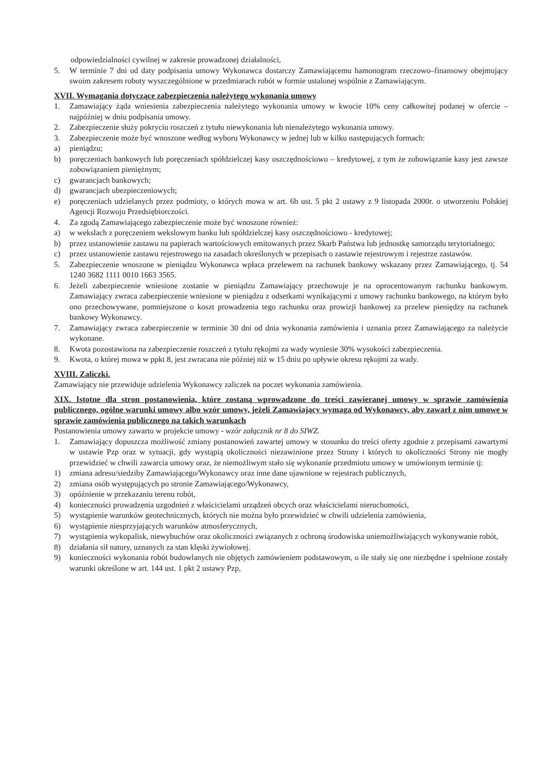odpowiedzialności cywilnej w zakresie prowadzonej działalności,
5. W terminie 7 dni od daty podpisania umowy Wykonawca dostarczy Zamawiającemu hamonogram rzeczowo–finansowy obejmujący swoim zakresem roboty wyszczególnione w przedmiarach robót w formie ustalonej wspólnie z Zamawiającym.
XVII. Wymagania dotyczące zabezpieczenia należytego wykonania umowy
1. Zamawiający żąda wniesienia zabezpieczenia należytego wykonania umowy w kwocie 10% ceny całkowitej podanej w ofercie – najpóźniej w dniu podpisania umowy.
2. Zabezpieczenie służy pokryciu roszczeń z tytułu niewykonania lub nienależytego wykonania umowy.
3. Zabezpieczenie może być wnoszone według wyboru Wykonawcy w jednej lub w kilku następujących formach:
a) pieniądzu;
b) poręczeniach bankowych lub poręczeniach spółdzielczej kasy oszczędnościowo – kredytowej, z tym że zobowiązanie kasy jest zawsze zobowiązaniem pieniężnym;
c) gwarancjach bankowych;
d) gwarancjach ubezpieczeniowych;
e) poręczeniach udzielanych przez podmioty, o których mowa w art. 6b ust. 5 pkt 2 ustawy z 9 listopada 2000r. o utworzeniu Polskiej Agencji Rozwoju Przedsiębiorczości.
4. Za zgodą Zamawiającego zabezpieczenie może być wnoszone również:
a) w wekslach z poręczeniem wekslowym banku lub spółdzielczej kasy oszczędnościowo - kredytowej;
b) przez ustanowienie zastawu na papierach wartościowych emitowanych przez Skarb Państwa lub jednostkę samorządu terytorialnego;
c) przez ustanowienie zastawu rejestrowego na zasadach określonych w przepisach o zastawie rejestrowym i rejestrze zastawów.
5. Zabezpieczenie wnoszone w pieniądzu Wykonawca wpłaca przelewem na rachunek bankowy wskazany przez Zamawiającego, tj. 54 1240 3682 1111 0010 1663 3565.
6. Jeżeli zabezpieczenie wniesione zostanie w pieniądzu Zamawiający przechowuje je na oprocentowanym rachunku bankowym. Zamawiający zwraca zabezpieczenie wniesione w pieniądzu z odsetkami wynikającymi z umowy rachunku bankowego, na którym było ono przechowywane, pomniejszone o koszt prowadzenia tego rachunku oraz prowizji bankowej za przelew pieniędzy na rachunek bankowy Wykonawcy.
7. Zamawiający zwraca zabezpieczenie w terminie 30 dni od dnia wykonania zamówienia i uznania przez Zamawiającego za należycie wykonane.
8. Kwota pozostawiona na zabezpieczenie roszczeń z tytułu rękojmi za wady wyniesie 30% wysokości zabezpieczenia.
9. Kwota, o której mowa w ppkt 8, jest zwracana nie później niż w 15 dniu po upływie okresu rękojmi za wady.
XVIII. Zaliczki.
Zamawiający nie przewiduje udzielenia Wykonawcy zaliczek na poczet wykonania zamówienia.
XIX. Istotne dla stron postanowienia, które zostaną wprowadzone do treści zawieranej umowy w sprawie zamówienia publicznego, ogólne warunki umowy albo wzór umowy, jeżeli Zamawiający wymaga od Wykonawcy, aby zawarł z nim umowę w sprawie zamówienia publicznego na takich warunkach
Postanowienia umowy zawarto w projekcie umowy - wzór załącznik nr 8 do SIWZ.
1. Zamawiający dopuszcza możliwość zmiany postanowień zawartej umowy w stosunku do treści oferty zgodnie z przepisami zawartymi w ustawie Pzp oraz w sytuacji, gdy wystąpią okoliczności niezawinione przez Strony i których to okoliczności Strony nie mogły przewidzieć w chwili zawarcia umowy oraz, że niemożliwym stało się wykonanie przedmiotu umowy w umówionym terminie tj:
1) zmiana adresu/siedziby Zamawiającego/Wykonawcy oraz inne dane ujawnione w rejestrach publicznych,
2) zmiana osób występujących po stronie Zamawiającego/Wykonawcy,
3) opóźnienie w przekazaniu terenu robót,
4) konieczności prowadzenia uzgodnień z właścicielami urządzeń obcych oraz właścicielami nieruchomości,
5) wystąpienie warunków geotechnicznych, których nie można było przewidzieć w chwili udzielenia zamówienia,
6) wystąpienie niesprzyjających warunków atmosferycznych,
7) wystąpienia wykopalisk, niewybuchów oraz okoliczności związanych z ochroną środowiska uniemożliwiających wykonywanie robót,
8) działania sił natury, uznanych za stan klęski żywiołowej.
9) konieczności wykonania robót budowlanych nie objętych zamówieniem podstawowym, o ile stały się one niezbędne i spełnione zostały warunki określone w art. 144 ust. 1 pkt 2 ustawy Pzp,